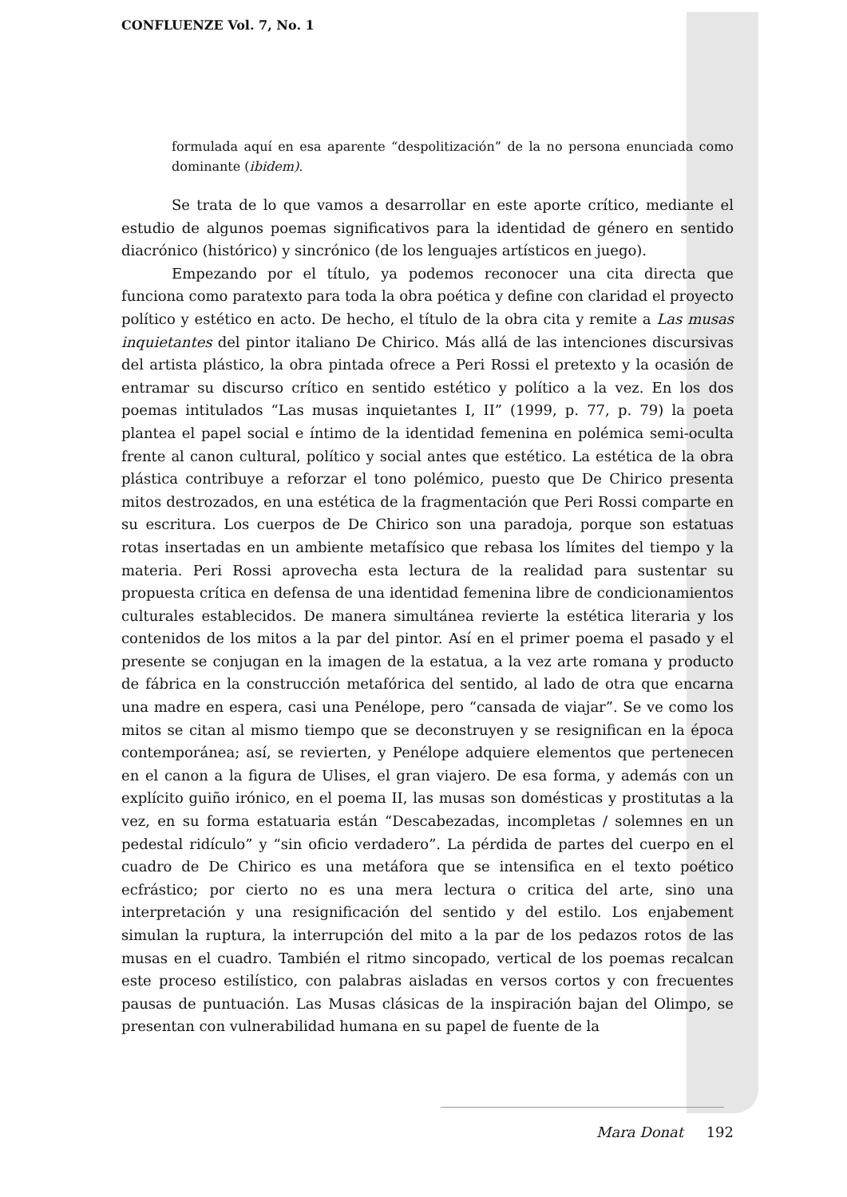CONFLUENZE Vol. 7, No. 1
formulada aquí en esa aparente “despolitización” de la no persona enunciada como dominante (ibidem).
Se trata de lo que vamos a desarrollar en este aporte crítico, mediante el estudio de algunos poemas significativos para la identidad de género en sentido diacrónico (histórico) y sincrónico (de los lenguajes artísticos en juego).
Empezando por el título, ya podemos reconocer una cita directa que funciona como paratexto para toda la obra poética y define con claridad el proyecto político y estético en acto. De hecho, el título de la obra cita y remite a Las musas inquietantes del pintor italiano De Chirico. Más allá de las intenciones discursivas del artista plástico, la obra pintada ofrece a Peri Rossi el pretexto y la ocasión de entramar su discurso crítico en sentido estético y político a la vez. En los dos poemas intitulados “Las musas inquietantes I, II” (1999, p. 77, p. 79) la poeta plantea el papel social e íntimo de la identidad femenina en polémica semi-oculta frente al canon cultural, político y social antes que estético. La estética de la obra plástica contribuye a reforzar el tono polémico, puesto que De Chirico presenta mitos destrozados, en una estética de la fragmentación que Peri Rossi comparte en su escritura. Los cuerpos de De Chirico son una paradoja, porque son estatuas rotas insertadas en un ambiente metafísico que rebasa los límites del tiempo y la materia. Peri Rossi aprovecha esta lectura de la realidad para sustentar su propuesta crítica en defensa de una identidad femenina libre de condicionamientos culturales establecidos. De manera simultánea revierte la estética literaria y los contenidos de los mitos a la par del pintor. Así en el primer poema el pasado y el presente se conjugan en la imagen de la estatua, a la vez arte romana y producto de fábrica en la construcción metafórica del sentido, al lado de otra que encarna una madre en espera, casi una Penélope, pero “cansada de viajar”. Se ve como los mitos se citan al mismo tiempo que se deconstruyen y se resignifican en la época contemporánea; así, se revierten, y Penélope adquiere elementos que pertenecen en el canon a la figura de Ulises, el gran viajero. De esa forma, y además con un explícito guiño irónico, en el poema II, las musas son domésticas y prostitutas a la vez, en su forma estatuaria están “Descabezadas, incompletas / solemnes en un pedestal ridículo” y “sin oficio verdadero”. La pérdida de partes del cuerpo en el cuadro de De Chirico es una metáfora que se intensifica en el texto poético ecfrástico; por cierto no es una mera lectura o critica del arte, sino una interpretación y una resignificación del sentido y del estilo. Los enjabement simulan la ruptura, la interrupción del mito a la par de los pedazos rotos de las musas en el cuadro. También el ritmo sincopado, vertical de los poemas recalcan este proceso estilístico, con palabras aisladas en versos cortos y con frecuentes pausas de puntuación. Las Musas clásicas de la inspiración bajan del Olimpo, se presentan con vulnerabilidad humana en su papel de fuente de la
Mara Donat 192